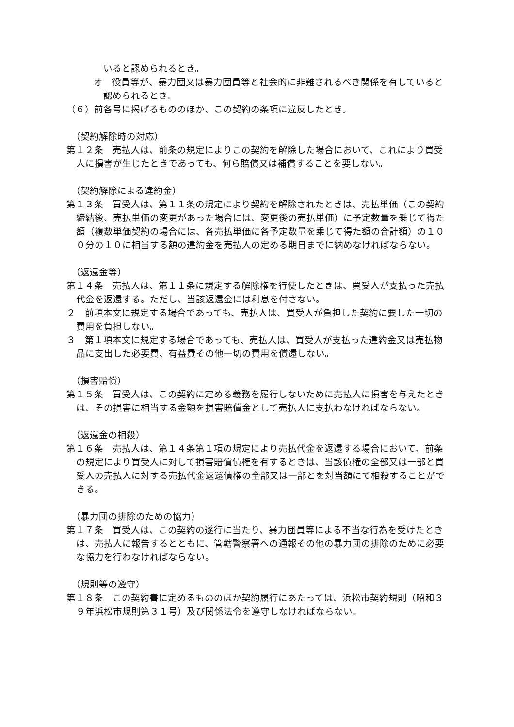いると認められるとき。
オ　役員等が、暴力団又は暴力団員等と社会的に非難されるべき関係を有していると認められるとき。
（６）前各号に掲げるもののほか、この契約の条項に違反したとき。
（契約解除時の対応）
第１２条　売払人は、前条の規定によりこの契約を解除した場合において、これにより買受人に損害が生じたときであっても、何ら賠償又は補償することを要しない。
（契約解除による違約金）
第１３条　買受人は、第１１条の規定により契約を解除されたときは、売払単価（この契約締結後、売払単価の変更があった場合には、変更後の売払単価）に予定数量を乗じて得た額（複数単価契約の場合には、各売払単価に各予定数量を乗じて得た額の合計額）の１００分の１０に相当する額の違約金を売払人の定める期日までに納めなければならない。
（返還金等）
第１４条　売払人は、第１１条に規定する解除権を行使したときは、買受人が支払った売払代金を返還する。ただし、当該返還金には利息を付さない。
２　前項本文に規定する場合であっても、売払人は、買受人が負担した契約に要した一切の費用を負担しない。
３　第１項本文に規定する場合であっても、売払人は、買受人が支払った違約金又は売払物品に支出した必要費、有益費その他一切の費用を償還しない。
（損害賠償）
第１５条　買受人は、この契約に定める義務を履行しないために売払人に損害を与えたときは、その損害に相当する金額を損害賠償金として売払人に支払わなければならない。
（返還金の相殺）
第１６条　売払人は、第１４条第１項の規定により売払代金を返還する場合において、前条の規定により買受人に対して損害賠償債権を有するときは、当該債権の全部又は一部と買受人の売払人に対する売払代金返還債権の全部又は一部とを対当額にて相殺することができる。
（暴力団の排除のための協力）
第１７条　買受人は、この契約の遂行に当たり、暴力団員等による不当な行為を受けたときは、売払人に報告するとともに、管轄警察署への通報その他の暴力団の排除のために必要な協力を行わなければならない。
（規則等の遵守）
第１８条　この契約書に定めるもののほか契約履行にあたっては、浜松市契約規則（昭和３９年浜松市規則第３１号）及び関係法令を遵守しなければならない。